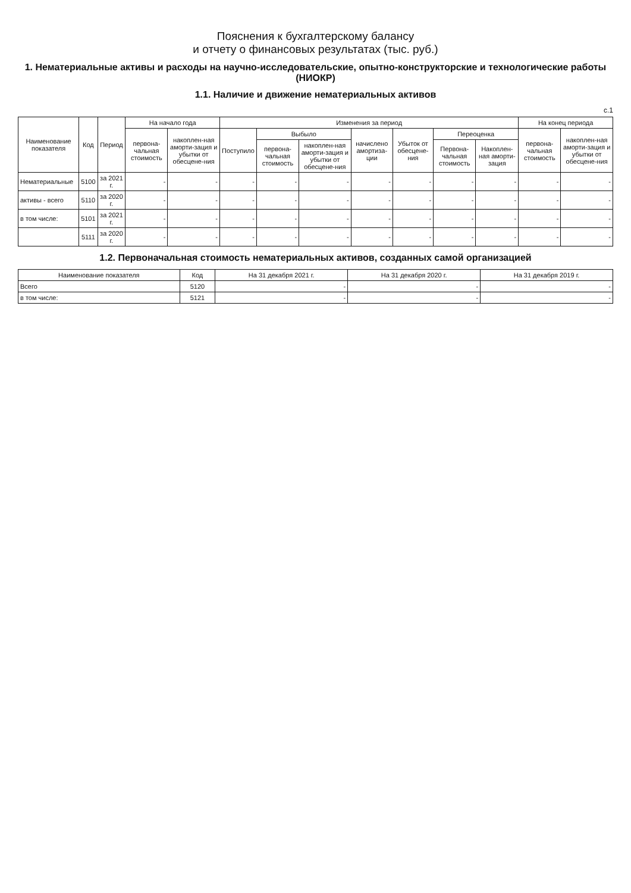Пояснения к бухгалтерскому балансу
и отчету о финансовых результатах (тыс. руб.)
1. Нематериальные активы и расходы на научно-исследовательские, опытно-конструкторские и технологические работы (НИОКР)
1.1. Наличие и движение нематериальных активов
с.1
| Наименование показателя | Код | Период | На начало года | | Изменения за период | | | | | | | На конец периода | |
| --- | --- | --- | --- | --- | --- | --- | --- | --- | --- | --- | --- | --- | --- |
| | | | первона-чальная стоимость | накоплен-ная аморти-зация и убытки от обесцене-ния | Поступило | Выбыло | | начислено амортиза-ции | Убыток от обесцене-ния | Переоценка | | первона-чальная стоимость | накоплен-ная аморти-зация и убытки от обесцене-ния |
| | | | | | | первона-чальная стоимость | накоплен-ная аморти-зация и убытки от обесцене-ния | | | Первона-чальная стоимость | Накоплен-ная аморти-зация | | |
| Нематериальные | 5100 | за 2021 г. | - | - | - | - | - | - | - | - | - | - | - |
| активы - всего | 5110 | за 2020 г. | - | - | - | - | - | - | - | - | - | - | - |
| в том числе: | 5101 | за 2021 г. | - | - | - | - | - | - | - | - | - | - | - |
| | 5111 | за 2020 г. | - | - | - | - | - | - | - | - | - | - | - |
1.2. Первоначальная стоимость нематериальных активов, созданных самой организацией
| Наименование показателя | Код | На 31 декабря 2021 г. | На 31 декабря 2020 г. | На 31 декабря 2019 г. |
| --- | --- | --- | --- | --- |
| Всего | 5120 | - | - | - |
| в том числе: | 5121 | - | - | - |